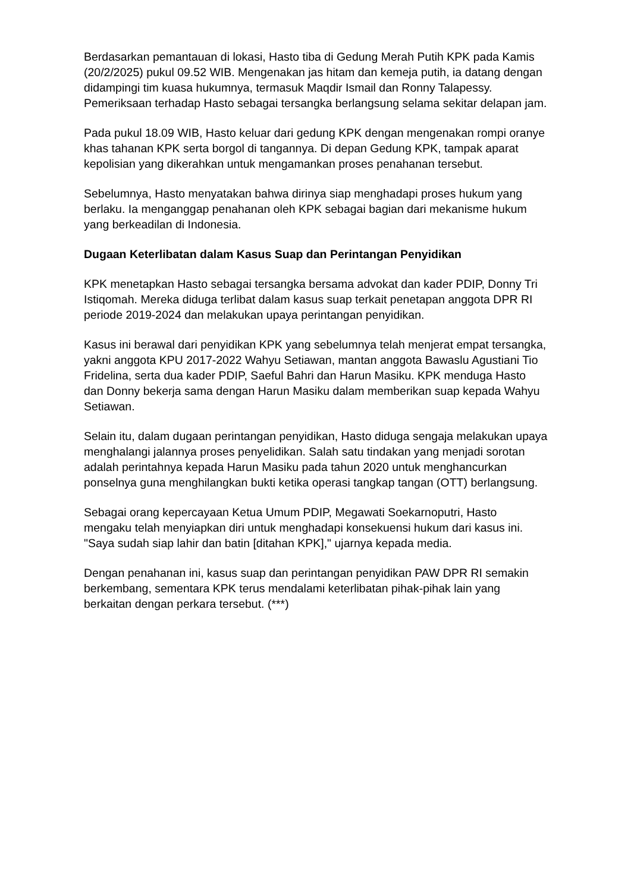Berdasarkan pemantauan di lokasi, Hasto tiba di Gedung Merah Putih KPK pada Kamis (20/2/2025) pukul 09.52 WIB. Mengenakan jas hitam dan kemeja putih, ia datang dengan didampingi tim kuasa hukumnya, termasuk Maqdir Ismail dan Ronny Talapessy. Pemeriksaan terhadap Hasto sebagai tersangka berlangsung selama sekitar delapan jam.
Pada pukul 18.09 WIB, Hasto keluar dari gedung KPK dengan mengenakan rompi oranye khas tahanan KPK serta borgol di tangannya. Di depan Gedung KPK, tampak aparat kepolisian yang dikerahkan untuk mengamankan proses penahanan tersebut.
Sebelumnya, Hasto menyatakan bahwa dirinya siap menghadapi proses hukum yang berlaku. Ia menganggap penahanan oleh KPK sebagai bagian dari mekanisme hukum yang berkeadilan di Indonesia.
Dugaan Keterlibatan dalam Kasus Suap dan Perintangan Penyidikan
KPK menetapkan Hasto sebagai tersangka bersama advokat dan kader PDIP, Donny Tri Istiqomah. Mereka diduga terlibat dalam kasus suap terkait penetapan anggota DPR RI periode 2019-2024 dan melakukan upaya perintangan penyidikan.
Kasus ini berawal dari penyidikan KPK yang sebelumnya telah menjerat empat tersangka, yakni anggota KPU 2017-2022 Wahyu Setiawan, mantan anggota Bawaslu Agustiani Tio Fridelina, serta dua kader PDIP, Saeful Bahri dan Harun Masiku. KPK menduga Hasto dan Donny bekerja sama dengan Harun Masiku dalam memberikan suap kepada Wahyu Setiawan.
Selain itu, dalam dugaan perintangan penyidikan, Hasto diduga sengaja melakukan upaya menghalangi jalannya proses penyelidikan. Salah satu tindakan yang menjadi sorotan adalah perintahnya kepada Harun Masiku pada tahun 2020 untuk menghancurkan ponselnya guna menghilangkan bukti ketika operasi tangkap tangan (OTT) berlangsung.
Sebagai orang kepercayaan Ketua Umum PDIP, Megawati Soekarnoputri, Hasto mengaku telah menyiapkan diri untuk menghadapi konsekuensi hukum dari kasus ini. "Saya sudah siap lahir dan batin [ditahan KPK]," ujarnya kepada media.
Dengan penahanan ini, kasus suap dan perintangan penyidikan PAW DPR RI semakin berkembang, sementara KPK terus mendalami keterlibatan pihak-pihak lain yang berkaitan dengan perkara tersebut. (***)